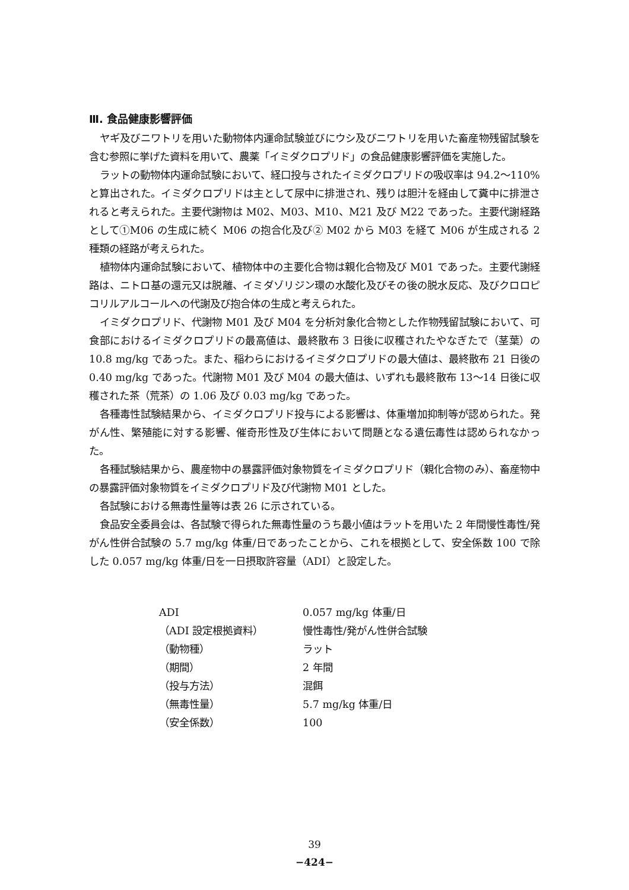Ⅲ. 食品健康影響評価
ヤギ及びニワトリを用いた動物体内運命試験並びにウシ及びニワトリを用いた畜産物残留試験を含む参照に挙げた資料を用いて、農薬「イミダクロプリド」の食品健康影響評価を実施した。
ラットの動物体内運命試験において、経口投与されたイミダクロプリドの吸収率は 94.2～110%と算出された。イミダクロプリドは主として尿中に排泄され、残りは胆汁を経由して糞中に排泄されると考えられた。主要代謝物は M02、M03、M10、M21 及び M22 であった。主要代謝経路として①M06 の生成に続く M06 の抱合化及び② M02 から M03 を経て M06 が生成される 2 種類の経路が考えられた。
植物体内運命試験において、植物体中の主要化合物は親化合物及び M01 であった。主要代謝経路は、ニトロ基の還元又は脱離、イミダゾリジン環の水酸化及びその後の脱水反応、及びクロロピコリルアルコールへの代謝及び抱合体の生成と考えられた。
イミダクロプリド、代謝物 M01 及び M04 を分析対象化合物とした作物残留試験において、可食部におけるイミダクロプリドの最高値は、最終散布 3 日後に収穫されたやなぎたで（茎葉）の 10.8 mg/kg であった。また、稲わらにおけるイミダクロプリドの最大値は、最終散布 21 日後の 0.40 mg/kg であった。代謝物 M01 及び M04 の最大値は、いずれも最終散布 13～14 日後に収穫された茶（荒茶）の 1.06 及び 0.03 mg/kg であった。
各種毒性試験結果から、イミダクロプリド投与による影響は、体重増加抑制等が認められた。発がん性、繁殖能に対する影響、催奇形性及び生体において問題となる遺伝毒性は認められなかった。
各種試験結果から、農産物中の暴露評価対象物質をイミダクロプリド（親化合物のみ）、畜産物中の暴露評価対象物質をイミダクロプリド及び代謝物 M01 とした。
各試験における無毒性量等は表 26 に示されている。
食品安全委員会は、各試験で得られた無毒性量のうち最小値はラットを用いた 2 年間慢性毒性/発がん性併合試験の 5.7 mg/kg 体重/日であったことから、これを根拠として、安全係数 100 で除した 0.057 mg/kg 体重/日を一日摂取許容量（ADI）と設定した。
| ADI | 0.057 mg/kg 体重/日 |
| （ADI 設定根拠資料） | 慢性毒性/発がん性併合試験 |
| （動物種） | ラット |
| （期間） | 2 年間 |
| （投与方法） | 混餌 |
| （無毒性量） | 5.7 mg/kg 体重/日 |
| （安全係数） | 100 |
39
−424−